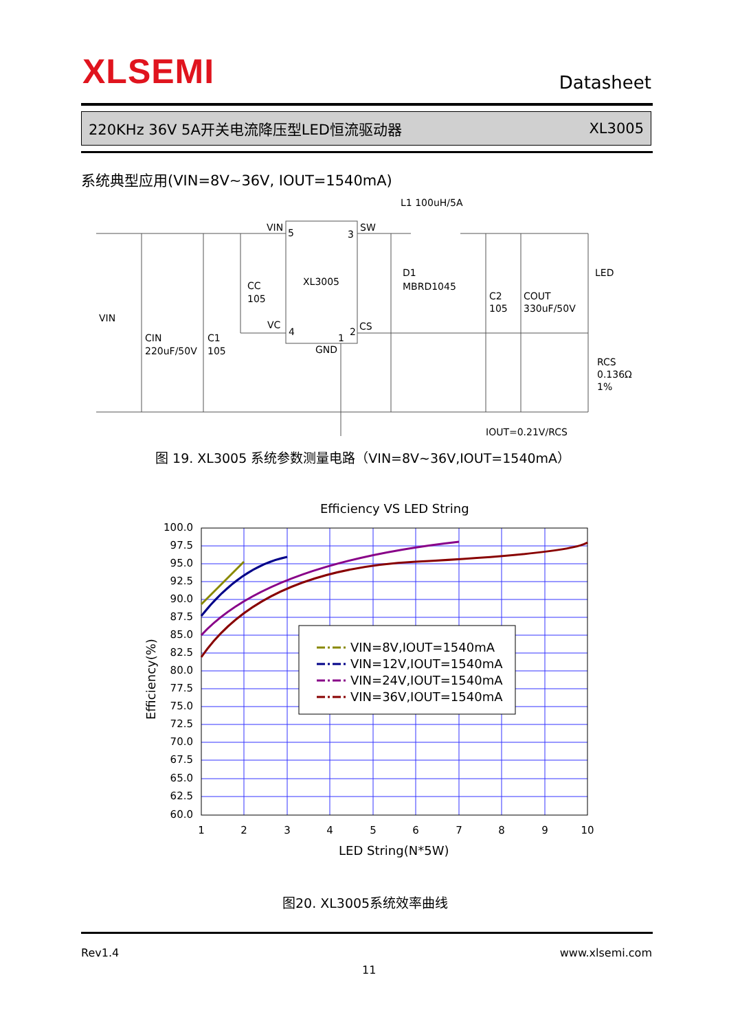XLSEMI Datasheet
220KHz 36V 5A开关电流降压型LED恒流驱动器 XL3005
系统典型应用(VIN=8V~36V, IOUT=1540mA)
VIN
5
3
SW
XL3005
VC
4
1
2
CS
GND
L1 100uH/5A
D1
MBRD1045
CC
105
VIN
CIN
220uF/50V
C1
105
C2
105
COUT
330uF/50V
LED
RCS
0.136Ω
1%
IOUT=0.21V/RCS
图 19. XL3005 系统参数测量电路（VIN=8V~36V,IOUT=1540mA）
Efficiency VS LED String
100.0
97.5
95.0
92.5
90.0
87.5
85.0
82.5
80.0
77.5
75.0
72.5
70.0
67.5
65.0
62.5
60.0
1
2
3
4
5
6
7
8
9
10
LED String(N*5W)
Efficiency(%)
VIN=8V,IOUT=1540mA
VIN=12V,IOUT=1540mA
VIN=24V,IOUT=1540mA
VIN=36V,IOUT=1540mA
图20. XL3005系统效率曲线
Rev1.4 www.xlsemi.com
11